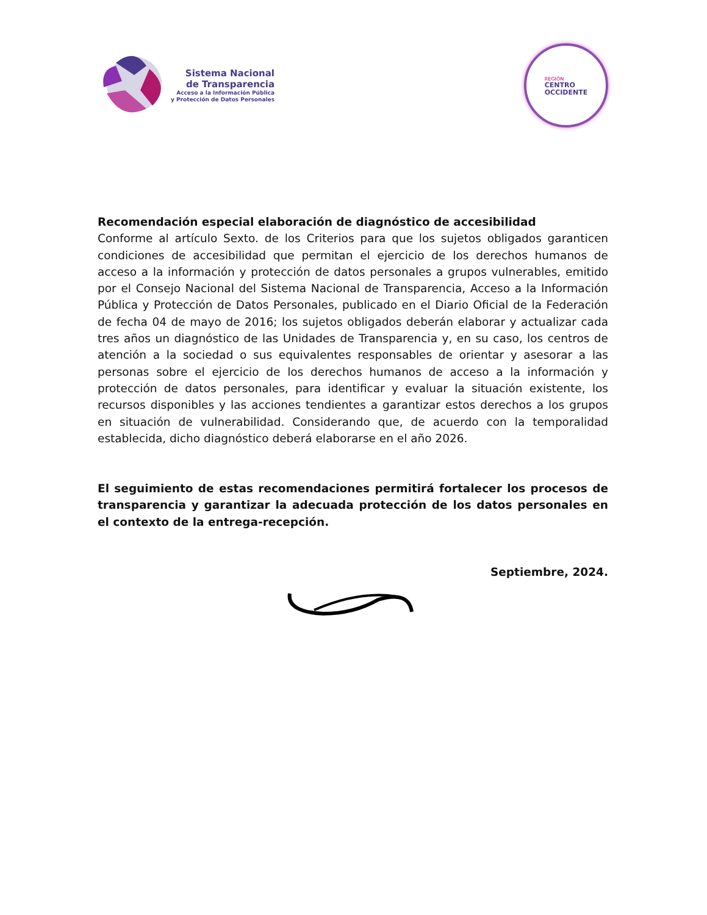Sistema Nacional
de Transparencia
Acceso a la Información Pública
y Protección de Datos Personales
REGIÓN
CENTRO
OCCIDENTE
Recomendación especial elaboración de diagnóstico de accesibilidad
Conforme al artículo Sexto. de los Criterios para que los sujetos obligados garanticen condiciones de accesibilidad que permitan el ejercicio de los derechos humanos de acceso a la información y protección de datos personales a grupos vulnerables, emitido por el Consejo Nacional del Sistema Nacional de Transparencia, Acceso a la Información Pública y Protección de Datos Personales, publicado en el Diario Oficial de la Federación de fecha 04 de mayo de 2016; los sujetos obligados deberán elaborar y actualizar cada tres años un diagnóstico de las Unidades de Transparencia y, en su caso, los centros de atención a la sociedad o sus equivalentes responsables de orientar y asesorar a las personas sobre el ejercicio de los derechos humanos de acceso a la información y protección de datos personales, para identificar y evaluar la situación existente, los recursos disponibles y las acciones tendientes a garantizar estos derechos a los grupos en situación de vulnerabilidad. Considerando que, de acuerdo con la temporalidad establecida, dicho diagnóstico deberá elaborarse en el año 2026.
El seguimiento de estas recomendaciones permitirá fortalecer los procesos de transparencia y garantizar la adecuada protección de los datos personales en el contexto de la entrega-recepción.
Septiembre, 2024.